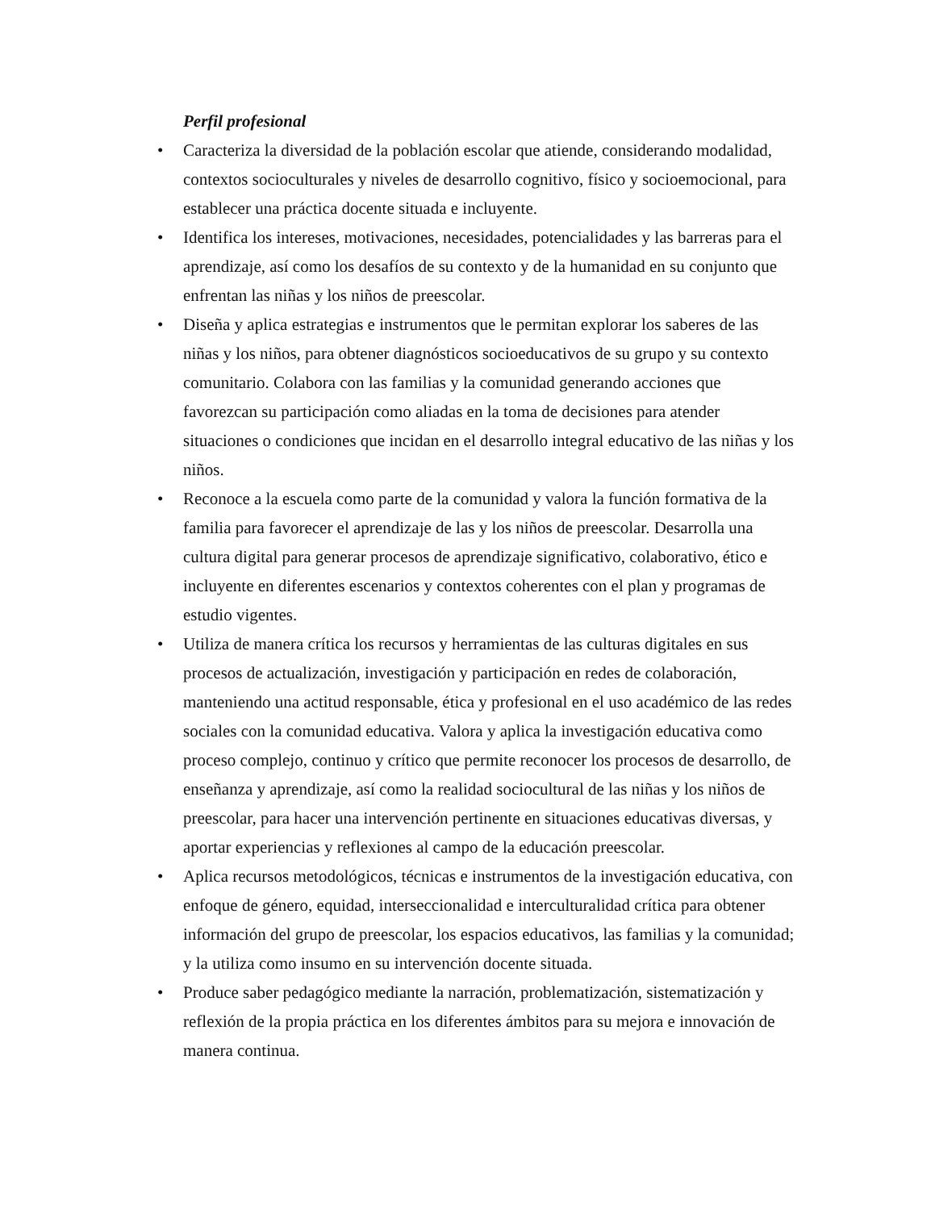Perfil profesional
• Caracteriza la diversidad de la población escolar que atiende, considerando modalidad, contextos socioculturales y niveles de desarrollo cognitivo, físico y socioemocional, para establecer una práctica docente situada e incluyente.
• Identifica los intereses, motivaciones, necesidades, potencialidades y las barreras para el aprendizaje, así como los desafíos de su contexto y de la humanidad en su conjunto que enfrentan las niñas y los niños de preescolar.
• Diseña y aplica estrategias e instrumentos que le permitan explorar los saberes de las niñas y los niños, para obtener diagnósticos socioeducativos de su grupo y su contexto comunitario. Colabora con las familias y la comunidad generando acciones que favorezcan su participación como aliadas en la toma de decisiones para atender situaciones o condiciones que incidan en el desarrollo integral educativo de las niñas y los niños.
• Reconoce a la escuela como parte de la comunidad y valora la función formativa de la familia para favorecer el aprendizaje de las y los niños de preescolar. Desarrolla una cultura digital para generar procesos de aprendizaje significativo, colaborativo, ético e incluyente en diferentes escenarios y contextos coherentes con el plan y programas de estudio vigentes.
• Utiliza de manera crítica los recursos y herramientas de las culturas digitales en sus procesos de actualización, investigación y participación en redes de colaboración, manteniendo una actitud responsable, ética y profesional en el uso académico de las redes sociales con la comunidad educativa. Valora y aplica la investigación educativa como proceso complejo, continuo y crítico que permite reconocer los procesos de desarrollo, de enseñanza y aprendizaje, así como la realidad sociocultural de las niñas y los niños de preescolar, para hacer una intervención pertinente en situaciones educativas diversas, y aportar experiencias y reflexiones al campo de la educación preescolar.
• Aplica recursos metodológicos, técnicas e instrumentos de la investigación educativa, con enfoque de género, equidad, interseccionalidad e interculturalidad crítica para obtener información del grupo de preescolar, los espacios educativos, las familias y la comunidad; y la utiliza como insumo en su intervención docente situada.
• Produce saber pedagógico mediante la narración, problematización, sistematización y reflexión de la propia práctica en los diferentes ámbitos para su mejora e innovación de manera continua.